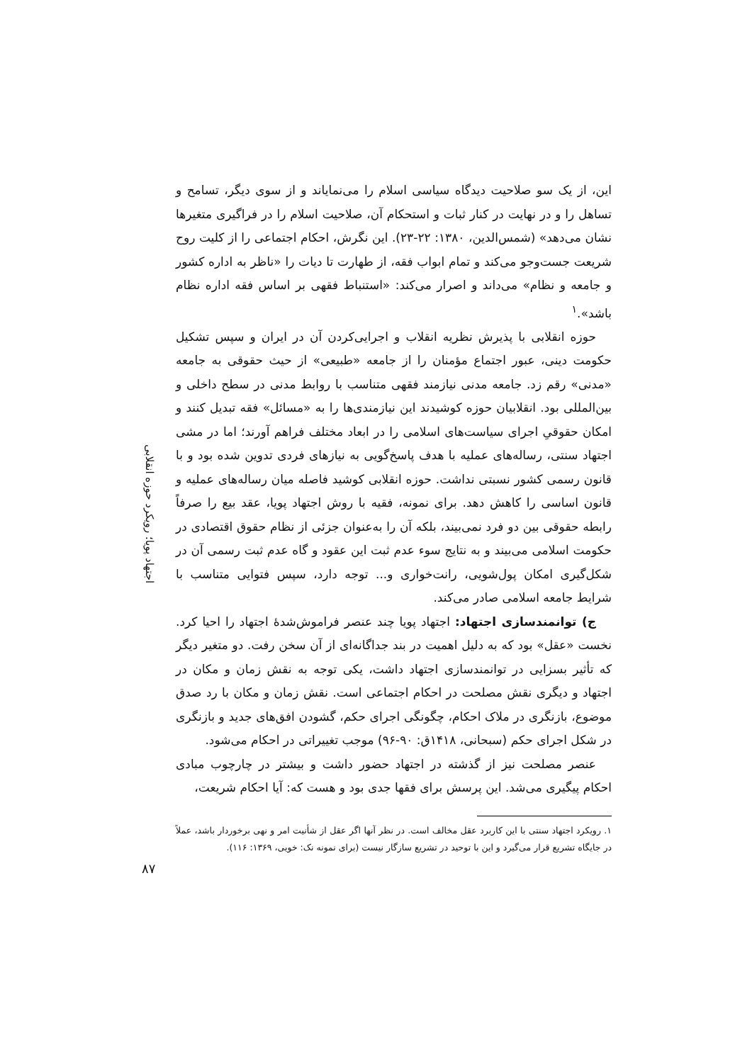اجتهاد پویا؛ رویکرد حوزه انقلابی
این، از یک سو صلاحیت دیدگاه سیاسی اسلام را می‌نمایاند و از سوی دیگر، تسامح و تساهل را و در نهایت در کنار ثبات و استحکام آن، صلاحیت اسلام را در فراگیری متغیرها نشان می‌دهد» (شمس‌الدین، ۱۳۸۰: ۲۲-۲۳). این نگرش، احکام اجتماعی را از کلیت روح شریعت جست‌وجو می‌کند و تمام ابواب فقه، از طهارت تا دیات را «ناظر به اداره کشور و جامعه و نظام» می‌داند و اصرار می‌کند: «استنباط فقهی بر اساس فقه اداره نظام باشد».<sup>۱</sup>
حوزه انقلابی با پذیرش نظریه انقلاب و اجرایی‌کردن آن در ایران و سپس تشکیل حکومت دینی، عبور اجتماع مؤمنان را از جامعه «طبیعی» از حیث حقوقی به جامعه «مدنی» رقم زد. جامعه مدنی نیازمند فقهی متناسب با روابط مدنی در سطح داخلی و بین‌المللی بود. انقلابیان حوزه کوشیدند این نیازمندی‌ها را به «مسائل» فقه تبدیل کنند و امکان حقوقیِ اجرای سیاست‌های اسلامی را در ابعاد مختلف فراهم آورند؛ اما در مشی اجتهاد سنتی، رساله‌های عملیه با هدف پاسخ‌گویی به نیازهای فردی تدوین شده بود و با قانون رسمی کشور نسبتی نداشت. حوزه انقلابی کوشید فاصله میان رساله‌های عملیه و قانون اساسی را کاهش دهد. برای نمونه، فقیه با روش اجتهاد پویا، عقد بیع را صرفاً رابطه حقوقی بین دو فرد نمی‌بیند، بلکه آن را به‌عنوان جزئی از نظام حقوق اقتصادی در حکومت اسلامی می‌بیند و به نتایج سوء عدم ثبت این عقود و گاه عدم ثبت رسمی آن در شکل‌گیری امکان پول‌شویی، رانت‌خواری و... توجه دارد، سپس فتوایی متناسب با شرایط جامعه اسلامی صادر می‌کند.
ج) توانمندسازی اجتهاد: اجتهاد پویا چند عنصر فراموش‌شدهٔ اجتهاد را احیا کرد. نخست «عقل» بود که به دلیل اهمیت در بند جداگانه‌ای از آن سخن رفت. دو متغیر دیگر که تأثیر بسزایی در توانمندسازی اجتهاد داشت، یکی توجه به نقش زمان و مکان در اجتهاد و دیگری نقش مصلحت در احکام اجتماعی است. نقش زمان و مکان با رد صدق موضوع، بازنگری در ملاک احکام، چگونگی اجرای حکم، گشودن افق‌های جدید و بازنگری در شکل اجرای حکم (سبحانی، ۱۴۱۸ق: ۹۰-۹۶) موجب تغییراتی در احکام می‌شود.
عنصر مصلحت نیز از گذشته در اجتهاد حضور داشت و بیشتر در چارچوب مبادی احکام پیگیری می‌شد. این پرسش برای فقها جدی بود و هست که: آیا احکام شریعت،
۱. رویکرد اجتهاد سنتی با این کاربرد عقل مخالف است. در نظر آنها اگر عقل از شأنیت امر و نهی برخوردار باشد، عملاً در جایگاه تشریع قرار می‌گیرد و این با توحید در تشریع سازگار نیست (برای نمونه نک: خویی، ۱۳۶۹: ۱۱۶).
۸۷